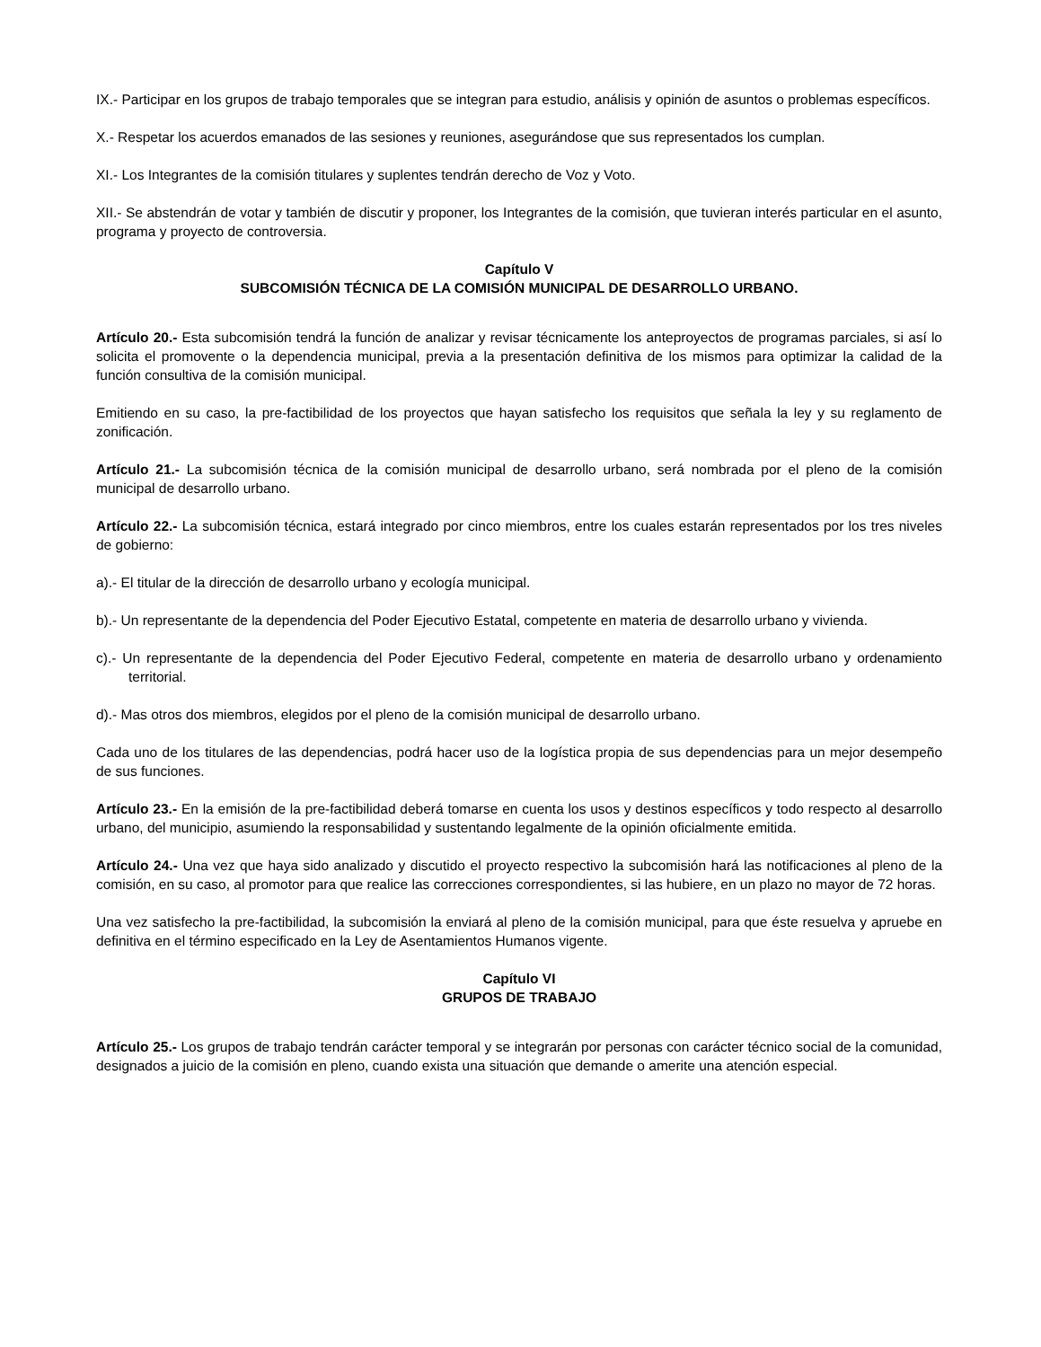IX.- Participar en los grupos de trabajo temporales que se integran para estudio, análisis y opinión de asuntos o problemas específicos.
X.- Respetar los acuerdos emanados de las sesiones y reuniones, asegurándose que sus representados los cumplan.
XI.- Los Integrantes de la comisión titulares y suplentes tendrán derecho de Voz y Voto.
XII.- Se abstendrán de votar y también de discutir y proponer, los Integrantes de la comisión, que tuvieran interés particular en el asunto, programa y proyecto de controversia.
Capítulo V
SUBCOMISIÓN TÉCNICA DE LA COMISIÓN MUNICIPAL DE DESARROLLO URBANO.
Artículo 20.- Esta subcomisión tendrá la función de analizar y revisar técnicamente los anteproyectos de programas parciales, si así lo solicita el promovente o la dependencia municipal, previa a la presentación definitiva de los mismos para optimizar la calidad de la función consultiva de la comisión municipal.
Emitiendo en su caso, la pre-factibilidad de los proyectos que hayan satisfecho los requisitos que señala la ley y su reglamento de zonificación.
Artículo 21.- La subcomisión técnica de la comisión municipal de desarrollo urbano, será nombrada por el pleno de la comisión municipal de desarrollo urbano.
Artículo 22.- La subcomisión técnica, estará integrado por cinco miembros, entre los cuales estarán representados por los tres niveles de gobierno:
a).- El titular de la dirección de desarrollo urbano y ecología municipal.
b).- Un representante de la dependencia del Poder Ejecutivo Estatal, competente en materia de desarrollo urbano y vivienda.
c).- Un representante de la dependencia del Poder Ejecutivo Federal, competente en materia de desarrollo urbano y ordenamiento territorial.
d).- Mas otros dos miembros, elegidos por el pleno de la comisión municipal de desarrollo urbano.
Cada uno de los titulares de las dependencias, podrá hacer uso de la logística propia de sus dependencias para un mejor desempeño de sus funciones.
Artículo 23.- En la emisión de la pre-factibilidad deberá tomarse en cuenta los usos y destinos específicos y todo respecto al desarrollo urbano, del municipio, asumiendo la responsabilidad y sustentando legalmente de la opinión oficialmente emitida.
Artículo 24.- Una vez que haya sido analizado y discutido el proyecto respectivo la subcomisión hará las notificaciones al pleno de la comisión, en su caso, al promotor para que realice las correcciones correspondientes, si las hubiere, en un plazo no mayor de 72 horas.
Una vez satisfecho la pre-factibilidad, la subcomisión la enviará al pleno de la comisión municipal, para que éste resuelva y apruebe en definitiva en el término especificado en la Ley de Asentamientos Humanos vigente.
Capítulo VI
GRUPOS DE TRABAJO
Artículo 25.- Los grupos de trabajo tendrán carácter temporal y se integrarán por personas con carácter técnico social de la comunidad, designados a juicio de la comisión en pleno, cuando exista una situación que demande o amerite una atención especial.